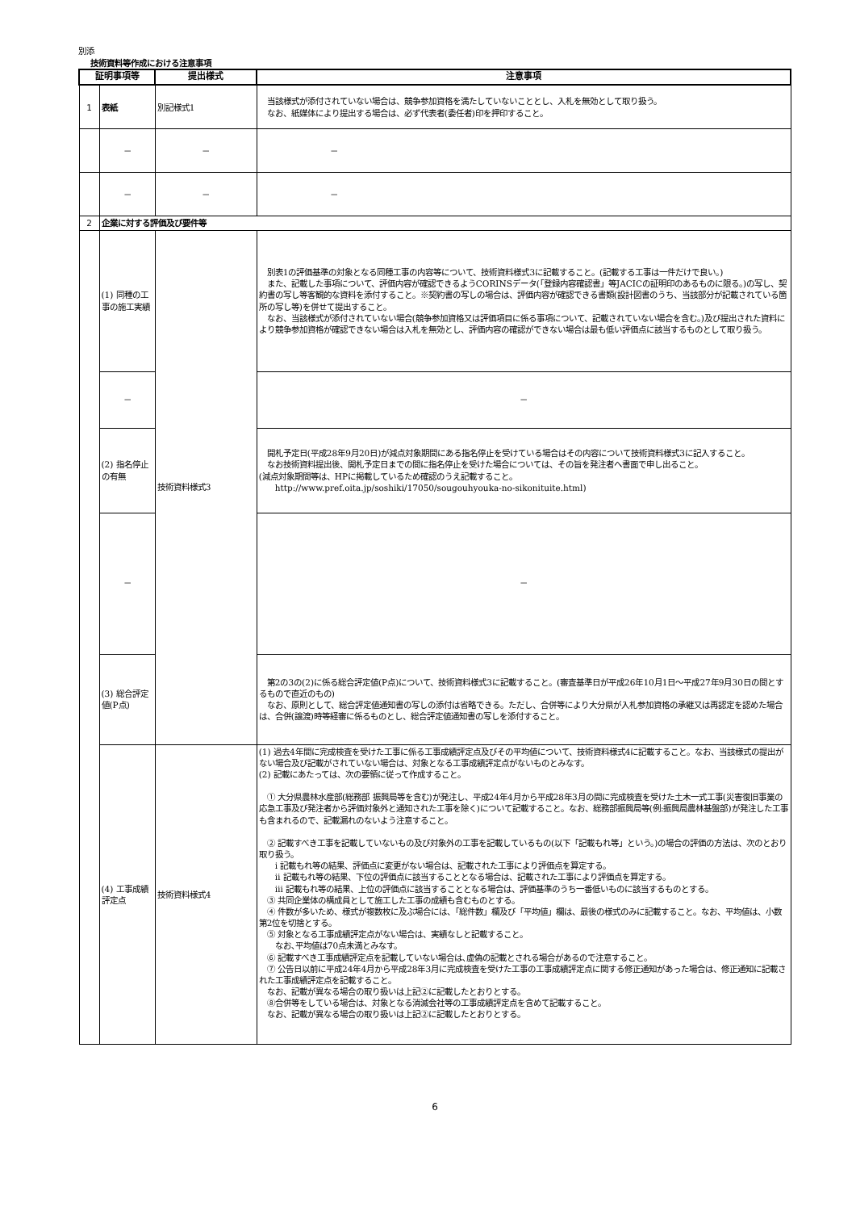別添
技術資料等作成における注意事項
| 証明事項等 | | 提出様式 | 注意事項 |
| --- | --- | --- | --- |
| 1 | 表紙 | 別記様式1 | 当該様式が添付されていない場合は、競争参加資格を満たしていないこととし、入札を無効として取り扱う。 なお、紙媒体により提出する場合は、必ず代表者(委任者)印を押印すること。 |
| | － | － | － |
| | － | － | － |
| 2 | 企業に対する評価及び要件等 | | |
| | (1) 同種の工事の施工実績 | 技術資料様式3 | 別表1の評価基準の対象となる同種工事の内容等について、技術資料様式3に記載すること。(記載する工事は一件だけで良い。) また、記載した事項について、評価内容が確認できるようCORINSデータ(「登録内容確認書」等JACICの証明印のあるものに限る。)の写し、契約書の写し等客観的な資料を添付すること。※契約書の写しの場合は、評価内容が確認できる書類(設計図書のうち、当該部分が記載されている箇所の写し等)を併せて提出すること。 なお、当該様式が添付されていない場合(競争参加資格又は評価項目に係る事項について、記載されていない場合を含む。)及び提出された資料により競争参加資格が確認できない場合は入札を無効とし、評価内容の確認ができない場合は最も低い評価点に該当するものとして取り扱う。 |
| | － | | － |
| | (2) 指名停止の有無 | | 開札予定日(平成28年9月20日)が減点対象期間にある指名停止を受けている場合はその内容について技術資料様式3に記入すること。 なお技術資料提出後、開札予定日までの間に指名停止を受けた場合については、その旨を発注者へ書面で申し出ること。 (減点対象期間等は、HPに掲載しているため確認のうえ記載すること。 http://www.pref.oita.jp/soshiki/17050/sougouhyouka-no-sikonituite.html) |
| | － | | － |
| | (3) 総合評定値(P点) | | 第2の3の(2)に係る総合評定値(P点)について、技術資料様式3に記載すること。(審査基準日が平成26年10月1日～平成27年9月30日の間とするもので直近のもの) なお、原則として、総合評定値通知書の写しの添付は省略できる。ただし、合併等により大分県が入札参加資格の承継又は再認定を認めた場合は、合併(譲渡)時等経審に係るものとし、総合評定値通知書の写しを添付すること。 |
| | (4) 工事成績評定点 | 技術資料様式4 | (1) 過去4年間に完成検査を受けた工事に係る工事成績評定点及びその平均値について、技術資料様式4に記載すること。なお、当該様式の提出がない場合及び記載がされていない場合は、対象となる工事成績評定点がないものとみなす。 (2) 記載にあたっては、次の要領に従って作成すること。 ① 大分県農林水産部(総務部 振興局等を含む)が発注し、平成24年4月から平成28年3月の間に完成検査を受けた土木一式工事(災害復旧事業の応急工事及び発注者から評価対象外と通知された工事を除く)について記載すること。なお、総務部振興局等(例:振興局農林基盤部)が発注した工事も含まれるので、記載漏れのないよう注意すること。 ② 記載すべき工事を記載していないもの及び対象外の工事を記載しているもの(以下「記載もれ等」という。)の場合の評価の方法は、次のとおり取り扱う。 ⅰ 記載もれ等の結果、評価点に変更がない場合は、記載された工事により評価点を算定する。 ⅱ 記載もれ等の結果、下位の評価点に該当することとなる場合は、記載された工事により評価点を算定する。 ⅲ 記載もれ等の結果、上位の評価点に該当することとなる場合は、評価基準のうち一番低いものに該当するものとする。 ③ 共同企業体の構成員として施工した工事の成績も含むものとする。 ④ 件数が多いため、様式が複数枚に及ぶ場合には、「総件数」欄及び「平均値」欄は、最後の様式のみに記載すること。なお、平均値は、小数第2位を切捨とする。 ⑤ 対象となる工事成績評定点がない場合は、実績なしと記載すること。 なお､平均値は70点未満とみなす。 ⑥ 記載すべき工事成績評定点を記載していない場合は､虚偽の記載とされる場合があるので注意すること。 ⑦ 公告日以前に平成24年4月から平成28年3月に完成検査を受けた工事の工事成績評定点に関する修正通知があった場合は、修正通知に記載された工事成績評定点を記載すること。 なお、記載が異なる場合の取り扱いは上記②に記載したとおりとする。 ⑧合併等をしている場合は、対象となる消滅会社等の工事成績評定点を含めて記載すること。 なお、記載が異なる場合の取り扱いは上記②に記載したとおりとする。 |
6